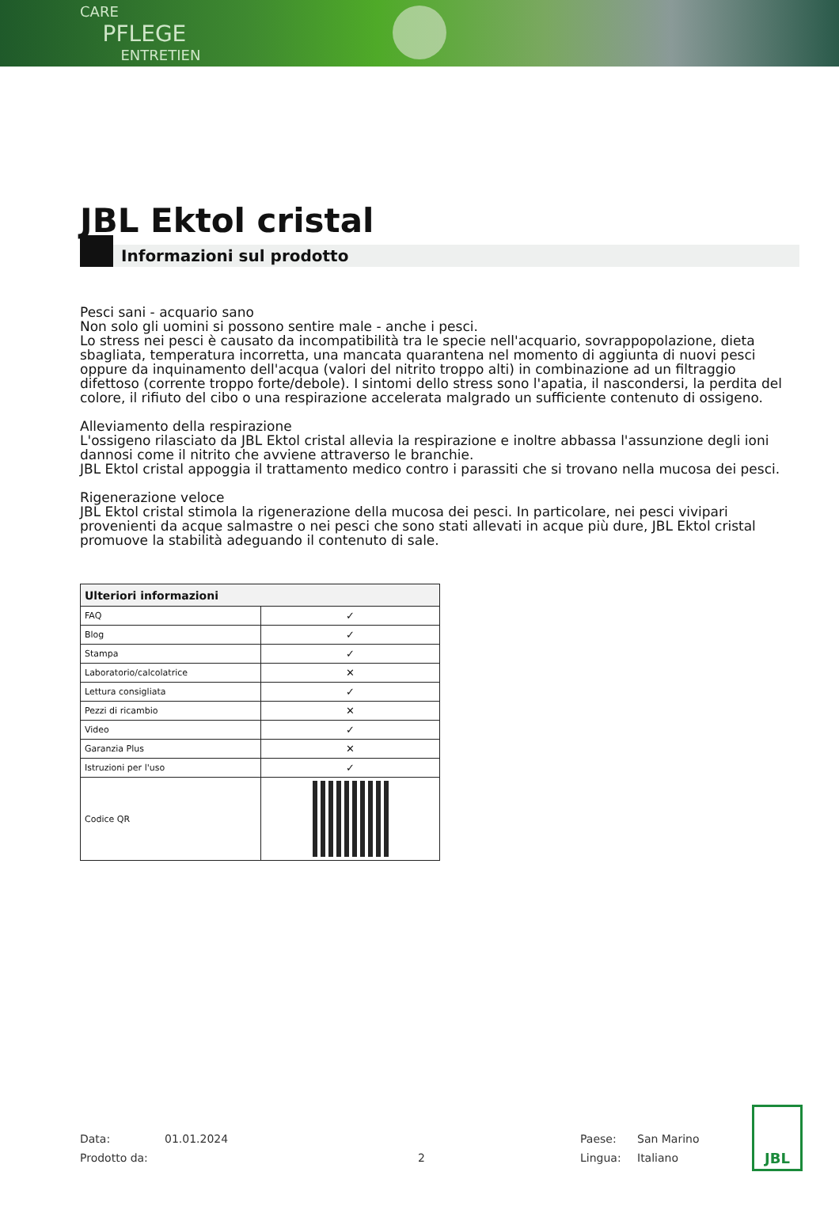CARE
PFLEGE
ENTRETIEN
JBL Ektol cristal
Informazioni sul prodotto
Pesci sani - acquario sano
Non solo gli uomini si possono sentire male - anche i pesci.
Lo stress nei pesci è causato da incompatibilità tra le specie nell'acquario, sovrappopolazione, dieta sbagliata, temperatura incorretta, una mancata quarantena nel momento di aggiunta di nuovi pesci oppure da inquinamento dell'acqua (valori del nitrito troppo alti) in combinazione ad un filtraggio difettoso (corrente troppo forte/debole). I sintomi dello stress sono l'apatia, il nascondersi, la perdita del colore, il rifiuto del cibo o una respirazione accelerata malgrado un sufficiente contenuto di ossigeno.
Alleviamento della respirazione
L'ossigeno rilasciato da JBL Ektol cristal allevia la respirazione e inoltre abbassa l'assunzione degli ioni dannosi come il nitrito che avviene attraverso le branchie.
JBL Ektol cristal appoggia il trattamento medico contro i parassiti che si trovano nella mucosa dei pesci.
Rigenerazione veloce
JBL Ektol cristal stimola la rigenerazione della mucosa dei pesci. In particolare, nei pesci vivipari provenienti da acque salmastre o nei pesci che sono stati allevati in acque più dure, JBL Ektol cristal promuove la stabilità adeguando il contenuto di sale.
| Ulteriori informazioni | |
| --- | --- |
| FAQ | ✓ |
| Blog | ✓ |
| Stampa | ✓ |
| Laboratorio/calcolatrice | ✕ |
| Lettura consigliata | ✓ |
| Pezzi di ricambio | ✕ |
| Video | ✓ |
| Garanzia Plus | ✕ |
| Istruzioni per l'uso | ✓ |
| Codice QR | |
Data: 01.01.2024 Paese: San Marino Prodotto da: 2 Lingua: Italiano
JBL